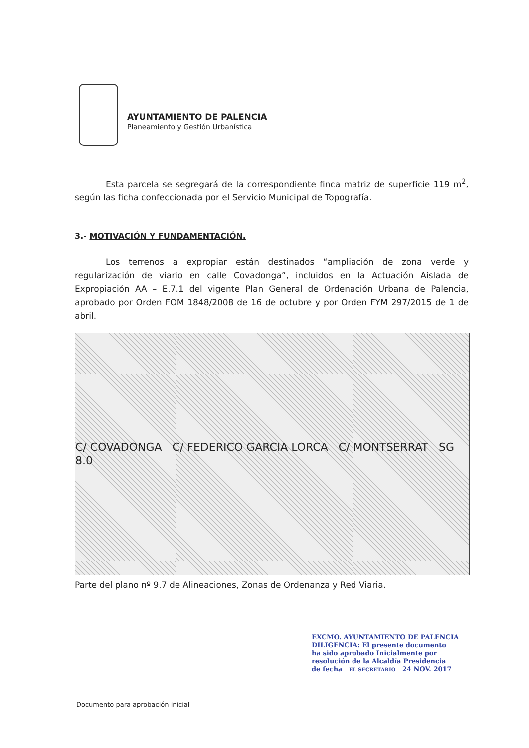AYUNTAMIENTO DE PALENCIA
Planeamiento y Gestión Urbanística
Esta parcela se segregará de la correspondiente finca matriz de superficie 119 m<sup>2</sup>, según las ficha confeccionada por el Servicio Municipal de Topografía.
3.- MOTIVACIÓN Y FUNDAMENTACIÓN.
Los terrenos a expropiar están destinados “ampliación de zona verde y regularización de viario en calle Covadonga”, incluidos en la Actuación Aislada de Expropiación AA – E.7.1 del vigente Plan General de Ordenación Urbana de Palencia, aprobado por Orden FOM 1848/2008 de 16 de octubre y por Orden FYM 297/2015 de 1 de abril.
C/ COVADONGA C/ FEDERICO GARCIA LORCA C/ MONTSERRAT SG 8.0
Parte del plano nº 9.7 de Alineaciones, Zonas de Ordenanza y Red Viaria.
EXCMO. AYUNTAMIENTO DE PALENCIA
DILIGENCIA: El presente documento
ha sido aprobado Inicialmente por
resolución de la Alcaldía Presidencia
de fecha EL SECRETARIO 24 NOV. 2017
Documento para aprobación inicial